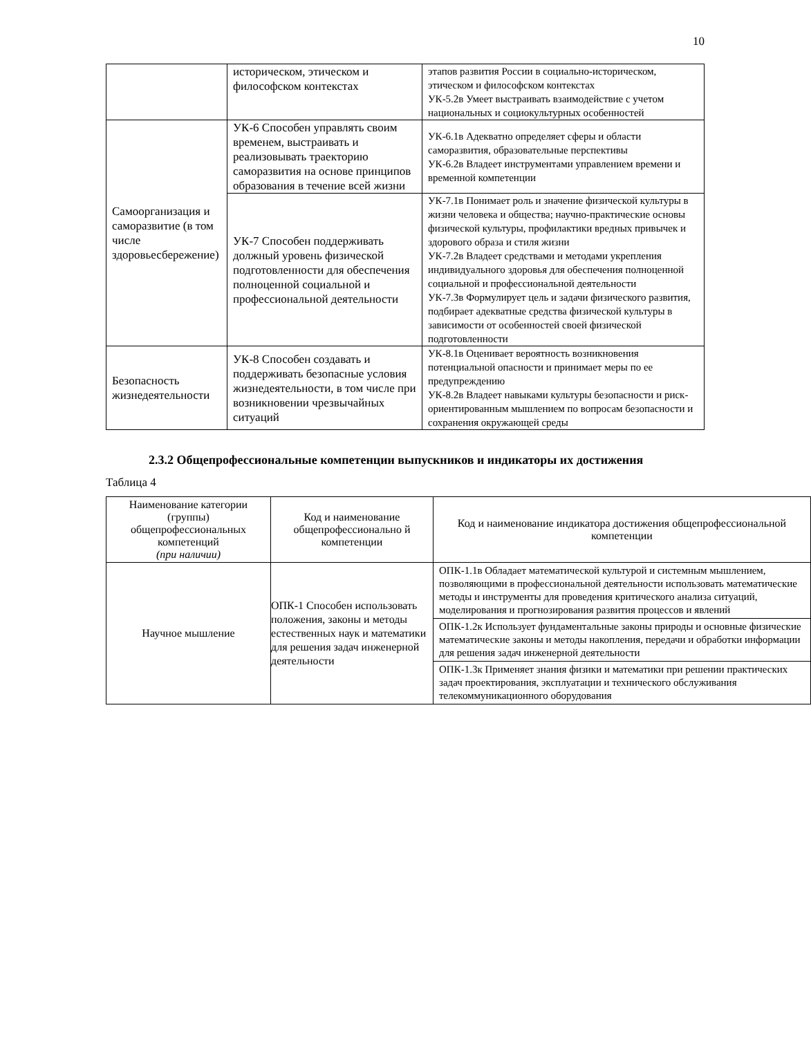10
| | историческом, этическом и философском контекстах | этапов развития России в социально-историческом, этическом и философском контекстах УК-5.2в Умеет выстраивать взаимодействие с учетом национальных и социокультурных особенностей |
| Самоорганизация и саморазвитие (в том числе здоровьесбережение) | УК-6 Способен управлять своим временем, выстраивать и реализовывать траекторию саморазвития на основе принципов образования в течение всей жизни | УК-6.1в Адекватно определяет сферы и области саморазвития, образовательные перспективы УК-6.2в Владеет инструментами управлением времени и временной компетенции |
| | УК-7 Способен поддерживать должный уровень физической подготовленности для обеспечения полноценной социальной и профессиональной деятельности | УК-7.1в Понимает роль и значение физической культуры в жизни человека и общества; научно-практические основы физической культуры, профилактики вредных привычек и здорового образа и стиля жизни УК-7.2в Владеет средствами и методами укрепления индивидуального здоровья для обеспечения полноценной социальной и профессиональной деятельности УК-7.3в Формулирует цель и задачи физического развития, подбирает адекватные средства физической культуры в зависимости от особенностей своей физической подготовленности |
| Безопасность жизнедеятельности | УК-8 Способен создавать и поддерживать безопасные условия жизнедеятельности, в том числе при возникновении чрезвычайных ситуаций | УК-8.1в Оценивает вероятность возникновения потенциальной опасности и принимает меры по ее предупреждению УК-8.2в Владеет навыками культуры безопасности и риск-ориентированным мышлением по вопросам безопасности и сохранения окружающей среды |
2.3.2 Общепрофессиональные компетенции выпускников и индикаторы их достижения
Таблица 4
| Наименование категории (группы) общепрофессиональных компетенций (при наличии) | Код и наименование общепрофессионально й компетенции | Код и наименование индикатора достижения общепрофессиональной компетенции |
| --- | --- | --- |
| Научное мышление | ОПК-1 Способен использовать положения, законы и методы естественных наук и математики для решения задач инженерной деятельности | ОПК-1.1в Обладает математической культурой и системным мышлением, позволяющими в профессиональной деятельности использовать математические методы и инструменты для проведения критического анализа ситуаций, моделирования и прогнозирования развития процессов и явлений |
| | | ОПК-1.2к Использует фундаментальные законы природы и основные физические математические законы и методы накопления, передачи и обработки информации для решения задач инженерной деятельности |
| | | ОПК-1.3к Применяет знания физики и математики при решении практических задач проектирования, эксплуатации и технического обслуживания телекоммуникационного оборудования |